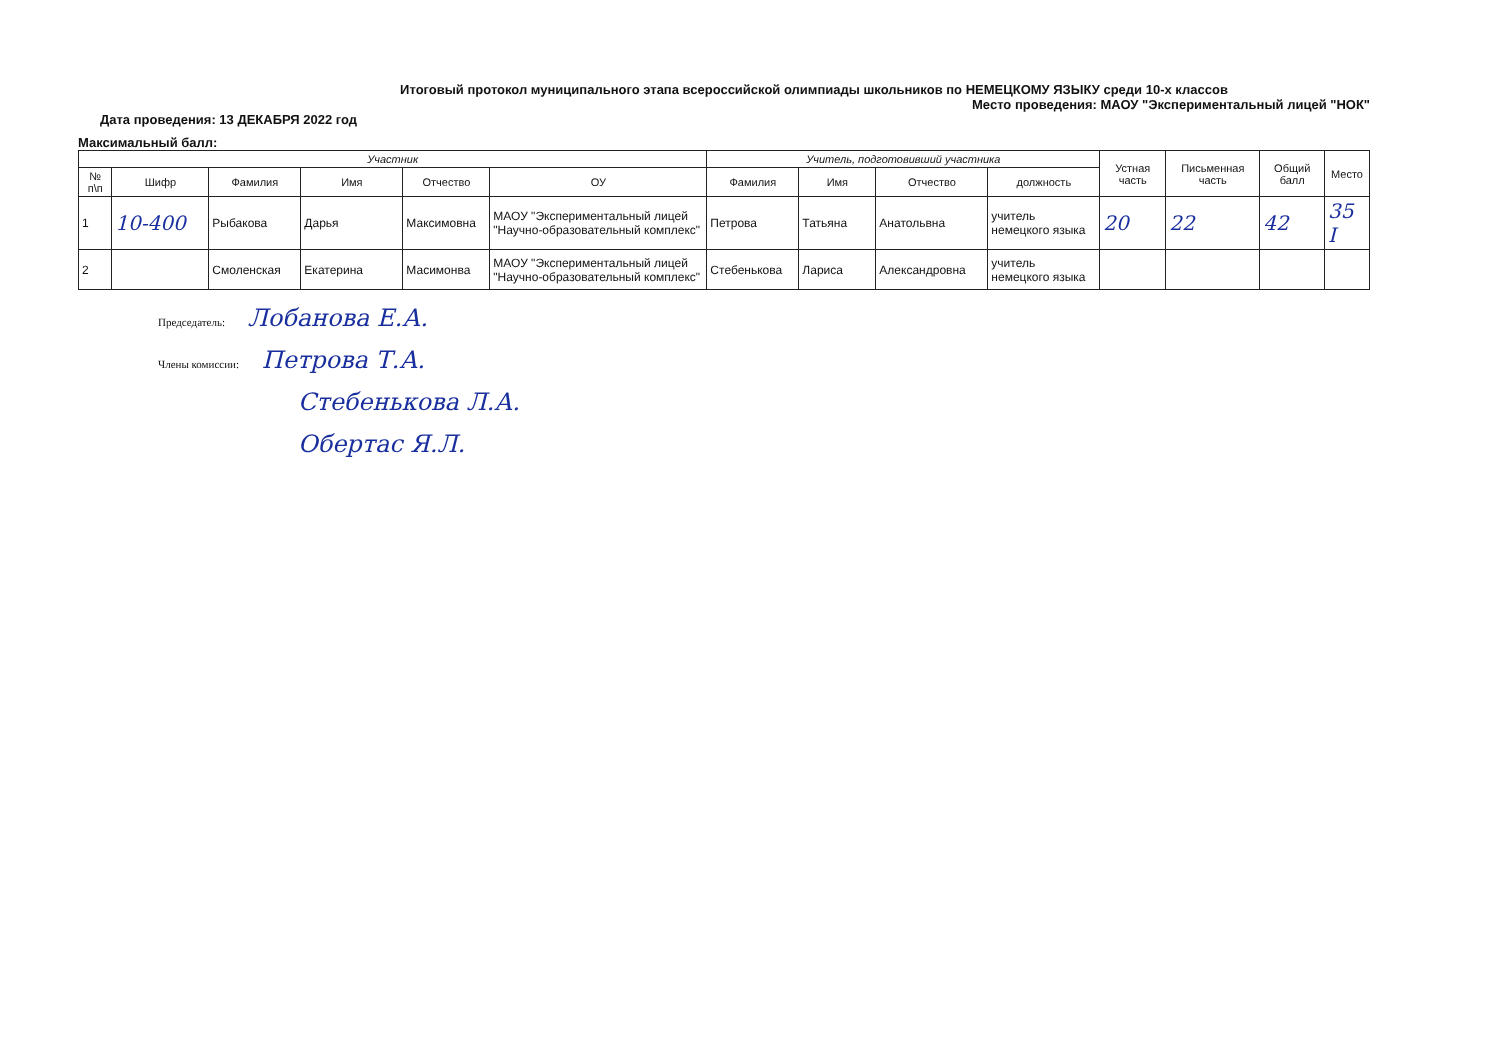Итоговый протокол муниципального этапа всероссийской олимпиады школьников по НЕМЕЦКОМУ ЯЗЫКУ среди 10-х классов
Место проведения: МАОУ "Экспериментальный лицей "НОК"
Дата проведения: 13 ДЕКАБРЯ 2022 год
Максимальный балл:
| Участник | | | | | | Учитель, подготовивший участника | | | | Устная часть | Письменная часть | Общий балл | Место |
| --- | --- | --- | --- | --- | --- | --- | --- | --- | --- | --- | --- | --- | --- |
| № п\п | Шифр | Фамилия | Имя | Отчество | ОУ | Фамилия | Имя | Отчество | должность | | | | |
| 1 | 10-400 | Рыбакова | Дарья | Максимовна | МАОУ "Экспериментальный лицей "Научно-образовательный комплекс" | Петрова | Татьяна | Анатольвна | учитель немецкого языка | 20 | 22 | 42 | 35 I |
| 2 | | Смоленская | Екатерина | Масимонва | МАОУ "Экспериментальный лицей "Научно-образовательный комплекс" | Стебенькова | Лариса | Александровна | учитель немецкого языка | | | | |
Председатель: Лобанова Е.А.
Члены комиссии: Петрова Т.А.
Стебенькова Л.А.
Обертас Я.Л.